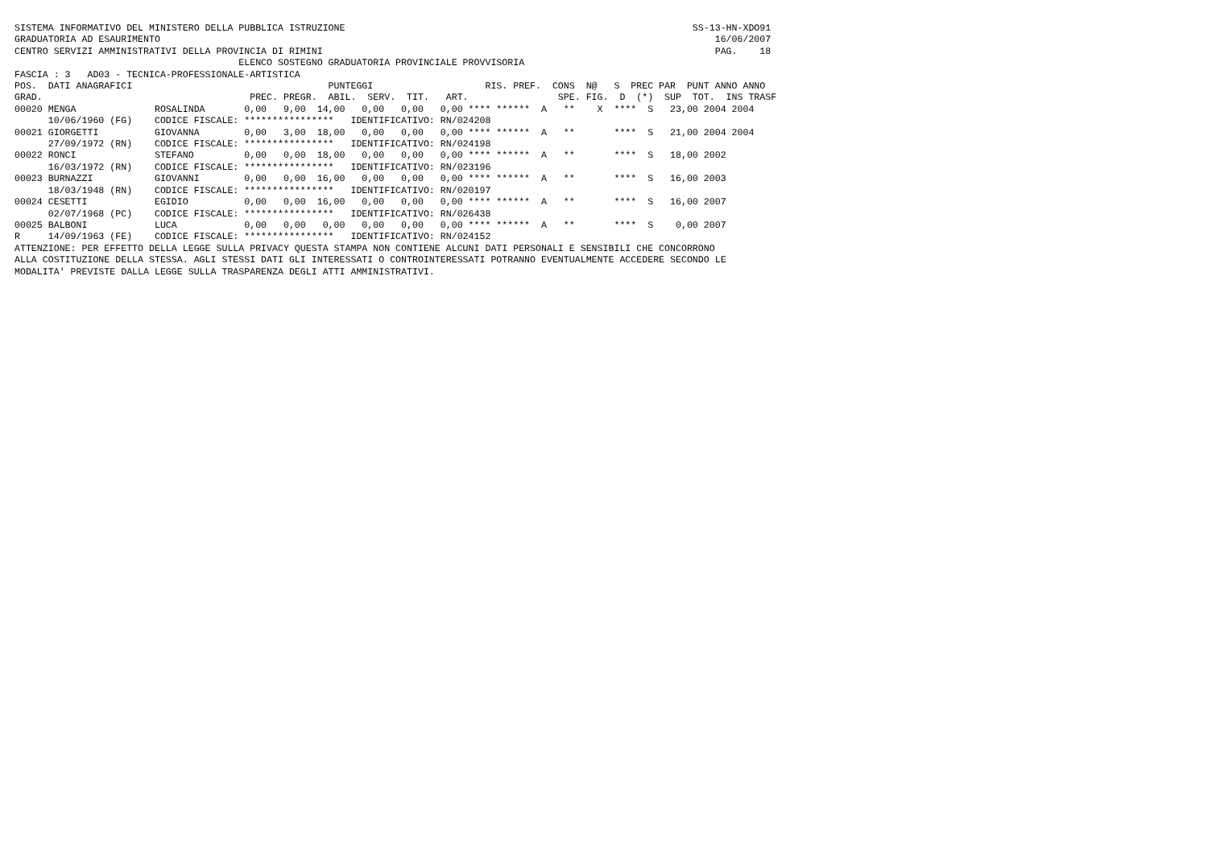SISTEMA INFORMATIVO DEL MINISTERO DELLA PUBBLICA ISTRUZIONE                                                              SS-13-HN-XDO91
GRADUATORIA AD ESAURIMENTO                                                                                                   16/06/2007
CENTRO SERVIZI AMMINISTRATIVI DELLA PROVINCIA DI RIMINI                                                                      PAG.    18
                                        ELENCO SOSTEGNO GRADUATORIA PROVINCIALE PROVVISORIA
FASCIA : 3   AD03 - TECNICA-PROFESSIONALE-ARTISTICA
POS.  DATI ANAGRAFICI                                   PUNTEGGI                    RIS. PREF.  CONS  N@   S  PREC PAR  PUNT ANNO ANNO
GRAD.                                     PREC. PREGR.  ABIL.  SERV.  TIT.   ART.                SPE. FIG.  D  (*)  SUP  TOT.  INS TRASF
00020 MENGA              ROSALINDA       0,00   9,00  14,00   0,00   0,00   0,00 **** ******  A   **    X  ****  S   23,00 2004 2004
      10/06/1960 (FG)    CODICE FISCALE: ****************   IDENTIFICATIVO: RN/024208
00021 GIORGETTI          GIOVANNA        0,00   3,00  18,00   0,00   0,00   0,00 **** ******  A   **       ****  S   21,00 2004 2004
      27/09/1972 (RN)    CODICE FISCALE: ****************   IDENTIFICATIVO: RN/024198
00022 RONCI              STEFANO         0,00   0,00  18,00   0,00   0,00   0,00 **** ******  A   **       ****  S   18,00 2002
      16/03/1972 (RN)    CODICE FISCALE: ****************   IDENTIFICATIVO: RN/023196
00023 BURNAZZI           GIOVANNI        0,00   0,00  16,00   0,00   0,00   0,00 **** ******  A   **       ****  S   16,00 2003
      18/03/1948 (RN)    CODICE FISCALE: ****************   IDENTIFICATIVO: RN/020197
00024 CESETTI            EGIDIO          0,00   0,00  16,00   0,00   0,00   0,00 **** ******  A   **       ****  S   16,00 2007
      02/07/1968 (PC)    CODICE FISCALE: ****************   IDENTIFICATIVO: RN/026438
00025 BALBONI            LUCA            0,00   0,00   0,00   0,00   0,00   0,00 **** ******  A   **       ****  S    0,00 2007
R     14/09/1963 (FE)    CODICE FISCALE: ****************   IDENTIFICATIVO: RN/024152
ATTENZIONE: PER EFFETTO DELLA LEGGE SULLA PRIVACY QUESTA STAMPA NON CONTIENE ALCUNI DATI PERSONALI E SENSIBILI CHE CONCORRONO
ALLA COSTITUZIONE DELLA STESSA. AGLI STESSI DATI GLI INTERESSATI O CONTROINTERESSATI POTRANNO EVENTUALMENTE ACCEDERE SECONDO LE
MODALITA' PREVISTE DALLA LEGGE SULLA TRASPARENZA DEGLI ATTI AMMINISTRATIVI.